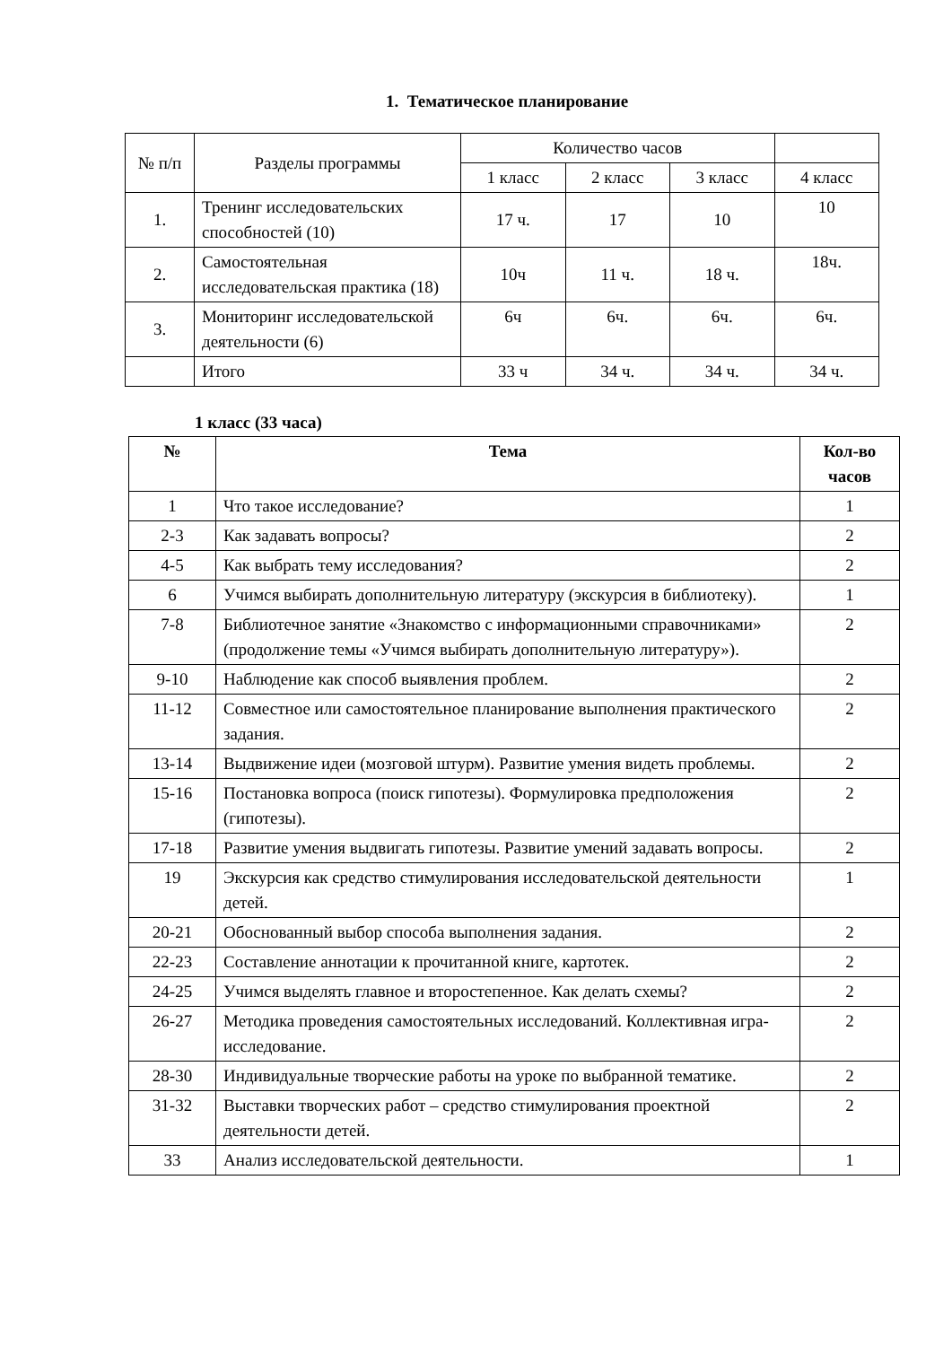1. Тематическое планирование
| № п/п | Разделы программы | Количество часов | | | |
| | | 1 класс | 2 класс | 3 класс | 4 класс |
| 1. | Тренинг исследовательских способностей (10) | 17 ч. | 17 | 10 | 10 |
| 2. | Самостоятельная исследовательская практика (18) | 10ч | 11 ч. | 18 ч. | 18ч. |
| 3. | Мониторинг исследовательской деятельности (6) | 6ч | 6ч. | 6ч. | 6ч. |
| | Итого | 33 ч | 34 ч. | 34 ч. | 34 ч. |
1 класс (33 часа)
| № | Тема | Кол-во часов |
| --- | --- | --- |
| 1 | Что такое исследование? | 1 |
| 2-3 | Как задавать вопросы? | 2 |
| 4-5 | Как выбрать тему исследования? | 2 |
| 6 | Учимся выбирать дополнительную литературу (экскурсия в библиотеку). | 1 |
| 7-8 | Библиотечное занятие «Знакомство с информационными справочниками» (продолжение темы «Учимся выбирать дополнительную литературу»). | 2 |
| 9-10 | Наблюдение как способ выявления проблем. | 2 |
| 11-12 | Совместное или самостоятельное планирование выполнения практического задания. | 2 |
| 13-14 | Выдвижение идеи (мозговой штурм). Развитие умения видеть проблемы. | 2 |
| 15-16 | Постановка вопроса (поиск гипотезы). Формулировка предположения (гипотезы). | 2 |
| 17-18 | Развитие умения выдвигать гипотезы. Развитие умений задавать вопросы. | 2 |
| 19 | Экскурсия как средство стимулирования исследовательской деятельности детей. | 1 |
| 20-21 | Обоснованный выбор способа выполнения задания. | 2 |
| 22-23 | Составление аннотации к прочитанной книге, картотек. | 2 |
| 24-25 | Учимся выделять главное и второстепенное. Как делать схемы? | 2 |
| 26-27 | Методика проведения самостоятельных исследований. Коллективная игра-исследование. | 2 |
| 28-30 | Индивидуальные творческие работы на уроке по выбранной тематике. | 2 |
| 31-32 | Выставки творческих работ – средство стимулирования проектной деятельности детей. | 2 |
| 33 | Анализ исследовательской деятельности. | 1 |